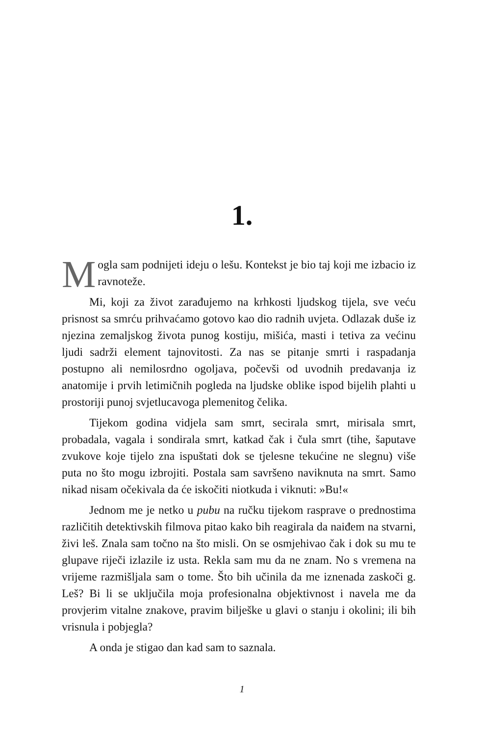1.
Mogla sam podnijeti ideju o lešu. Kontekst je bio taj koji me izbacio iz ravnoteže.
Mi, koji za život zarađujemo na krhkosti ljudskog tijela, sve veću prisnost sa smrću prihvaćamo gotovo kao dio radnih uvjeta. Odlazak duše iz njezina zemaljskog života punog kostiju, mišića, masti i tetiva za većinu ljudi sadrži element tajnovitosti. Za nas se pitanje smrti i raspadanja postupno ali nemilosrdno ogoljava, počevši od uvodnih predavanja iz anatomije i prvih letimičnih pogleda na ljudske oblike ispod bijelih plahti u prostoriji punoj svjetlucavoga plemenitog čelika.
Tijekom godina vidjela sam smrt, secirala smrt, mirisala smrt, probadala, vagala i sondirala smrt, katkad čak i čula smrt (tihe, šaputave zvukove koje tijelo zna ispuštati dok se tjelesne tekućine ne slegnu) više puta no što mogu izbrojiti. Postala sam savršeno naviknuta na smrt. Samo nikad nisam očekivala da će iskočiti niotkuda i viknuti: »Bu!«
Jednom me je netko u pubu na ručku tijekom rasprave o prednostima različitih detektivskih filmova pitao kako bih reagirala da naiđem na stvarni, živi leš. Znala sam točno na što misli. On se osmjehivao čak i dok su mu te glupave riječi izlazile iz usta. Rekla sam mu da ne znam. No s vremena na vrijeme razmišljala sam o tome. Što bih učinila da me iznenada zaskoči g. Leš? Bi li se uključila moja profesionalna objektivnost i navela me da provjerim vitalne znakove, pravim bilješke u glavi o stanju i okolini; ili bih vrisnula i pobjegla?
A onda je stigao dan kad sam to saznala.
1